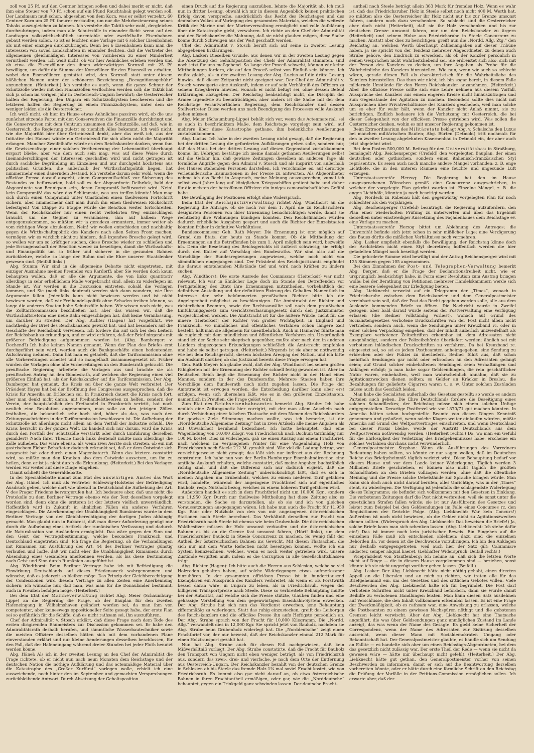zoll von 25 Pf. auf den Centner bringen sollen und dabei merkt er nicht, daß ihm eine Steuer von 70 Pf. schon auf ein Pfund Rauchtabak gelegt werden soll. Der Landmann muß schon, abgesehen von dem Korn, was er selbst verzehrt, 60 Centner Korn um 25 Pf. theurer verkaufen, um nur die Mehrbesteuerung seines Tabaks auszugleichen zu können. Ich verstehe die Taktik sehr wohl, dergleichen durchzubringen, indem man alle Schutzzölle in einander flicht: wenn auf den Landtagen volkswirthschaftlich unrentable oder zweifelhafte Eisenbahnen gebaut werden sollen, so ist es leichter, eine Vorlage mit 6 solcher Eisenbahnen als mit einer einzigen durchzubringen. Denn bei 6 Eisenbahnen kann man die Interessen von soviel Landschaften in einander flechten, daß die Vertreter des allgemeinen gleichmäßigen Interesses von vornherein zu einer Minderheit verurtheilt werden. Ich weiß nicht, ob wir hier Aehnliches erleben werden und ob etwa die Eisenzöllner den ihnen widerwärtigen Kornzoll mit 25 Pf. bewilligen, um dafür die Stimme der Kornzöllner für den Eisenzoll zu erhalten, wobei den Eisenzöllnern gestattet wird, den Kornzoll statt unter diesem häßlichen Namen unter der schöneren Bezeichnung „Recognitionsgebühr“ anzunehmen. (Heiterkeit.) Ich verstehe es auch, wenn die ganze Schnur der Schutzzölle wieder mit den Finanzzöllen verflochten werden soll; die Taktik hat sich ja schon im vorigen Jahr in Oesterreich-Ungarn bewährt; die Oesterreicher halfen der Regierung, den Ungarn ein Schutzzollsystem bescheeren und die letzteren halfen der Regierung zu einem Finanzzollsystem, unter dem sie weniger leiden als die Oesterreicher.
Ich weiß nicht, ob hier im Hause etwas Aehnliches passiren wird, ob die uns zunächst sitzende Partei mit den Conservativen die Finanzzölle durchbringt und die Conservativen mit dem Centrum zusammen die Schutzzölle, auf daß, wie in Oesterreich, die Regierung zuletzt so ziemlich Alles bekommt. Ich weiß nicht, wie die Majorität hier über Getreidezoll denkt, aber das weiß ich, aus der Initiative des Hauses würde ein Getreidezoll für sich allein nicht die Majorität erlangen. Mancher Zweifelhafte würde es dem Reichskanzler danken, wenn ihm die Gewissensfrage einer solchen Vertheuerung der Lebensmittel überhaupt erspart bliebe, aber wie dem auch sein mag, was auf diese Weise durch Ineinanderschlingen der Interessen geschaffen wird und nicht getragen ist durch sachliche Begründung im Einzelnen und nur durchgeht höchstens aus politischen Gründen, die außerhalb der Wirthschaftspolitik liegen, hat nimmermehr einen dauernden Bestand. Ich verstehe darum sehr wohl, wenn die officiöse Presse darauf ausgeht, einen Compromißschluß zur Sicherung des Bestandes zu befürworten; bald soll es der Abgeordnete Delbrück, bald der Abgeordnete von Bennigsen sein, deren Compromiß befürwortet wird. Nein! kein Compromiß! das wäre das Schlimmste, was uns treffen könnte! Man mag sich durch einen Compromiß unter Umständen einen theilweisen Fortschritt sichern, aber nimmermehr darf man durch ihn einen theilweisen Rückschritt befestigen! Von Etappe zu Etappe würde die Reaction weiter fortschreiten. Wenn der Reichskanzler nur einen recht verkehrten Weg einzuschlagen braucht, um die Gegner zu veranlassen, ihm auf halbem Wege entgegenzukommen, so müßten wir ja geradezu ermuntern, immer weiter ab vom richtigen Wege abzulenken. Nein! wir wollen entschieden und nachhaltig gegen die Wirthschaftspolitik des Kanzlers nach allen Seiten Front machen; vermögen wir es wirklich nicht zu hindern, daß irgendwo Bresche gelegt wird, so wollen wir um so kräftiger suchen, diese Bresche wieder zu schließen und jede Errungenschaft der Reaction wieder zu beseitigen, damit die Wirthschafts- und Finanzpolitik um so früher und sicherer in die gesunden Bahnen zurückkehre, welche so lange der Ruhm und die Ehre unserer Staatslenker gewesen sind. (Beifall links.)
Abg. Stumm: Wir sind in die allgemeine Debatte nicht eingetreten, mit einziger Ausnahme meines Freundes von Kardorff; aber Sie werden doch kaum behaupten wollen, daß er alle die Argumente, die von links quantitativ allerdings in sehr erheblichem Maße vorgebracht sind, allein zu widerlegen im Stande ist. Wir werden in die Discussion eintreten, sobald die Vorlagen kommen, und Sie (nach links deutend) werden sich dann wundern, wie Ihre Argumente fallen. Jedenfalls kann nicht bewiesen werden und ist nicht bewiesen worden, daß wir Freihandelspolitik ohne Schaden treiben können, so lange die anderen Staaten hohe Schutzzölle haben. Wir wissen noch nicht, was die Zolltarifcommission beschließen hat, aber das wissen wir, daß die Wirthschaftsreform eine neue Bahn eingeschlagen hat, daß keine Veranlassung, um darüber zu streiten. Der Abg. Richter (Hagen) hat vorgeführt, wie nachtheilig der Brief des Reichskanzlers gewirkt hat, und hat besonders auf die Geschäfte der Reichsbank verwiesen. Ich fordere ihn auf sich bei den Leitern der Reichsbank zu erkundigen, und er wird erfahren, daß der Brief nirgends mit größerer Befriedigung aufgenommen worden ist. (Abg. Bamberger: v. Dechend?) Ich habe keinen Namen genannt. Wenn der Plan des Briefes erst durchgeführt sein wird, werden auch die Bankgeschäfte einen bedeutenden Aufschwung nehmen. Dann hat man es getadelt, daß die Tarifcommission ohne alle Vorbereitungen arbeitet und so mangelhaft zusammengesetzt ist. Früher wurden die Vorlagen ohne alle Vorbereitungen an den Bundesrath gebracht. Die preußische Regierung arbeitete die Vorlagen aus und brachte sie als preußischen Antrag an den Bundesrath, auf welchen die Regierung einen viel größeren Einfluß hat, als der Reichskanzler auf die Tarifcommission. Der Abg. Bamberger hat gemeint, die Krisis sei über die ganze Welt verbreitet. Der Präsident Hayes hat bei der Eröffnung des Congresses ausgesprochen, daß die Krisis für Amerika im Erlöschen sei. In Frankreich dauert die Krisis noch fort, aber man denkt nicht daran, mit Freihandelstheorien zu helfen, sondern der Verein, der hauptsächlich den Freihandel in Frankreich vertritt, hat noch neulich eine Resolution angenommen, man solle an den jetzigen Zöllen festhalten, die bekanntlich sehr hoch sind, höher als das, was nach den Zeitungsnachrichten in der Tarifcommission beschlossen ist. Die Aufhebung der Schutzzölle ist allerdings nicht allein an dem Verfall der Industrie schuld. Die Krisis herrscht in der ganzen Welt. Es handelt sich nur darum, wird die Krisis durch den Fortfall der Schutzzölle verstärkt oder durch Einführung derselben gemildert? Nach Ihrer Theorie (nach links deutend) müßte man allerdings die Zölle aufheben. Das wäre ebenso, als wenn zwei Aerzte sich streiten, ob ein mit gastrischem Fieber Behafteter dadurch erkrankt sei, daß er dem Ostwinde sich ausgesetzt hat oder durch einen Magenkatarrh. Wenn das letztere constatirt wird, so müßte man den Kranken also dem Ostwinde aussetzen, um ihn zu heilen, denn er ist ja nicht durch die Erkrankung. (Heiterkeit.) Bei den Vorlagen werden wir weiter auf diese Dinge eingehen.
Damit schließt die Generaldebatte.
In der Specialdebatte nimmt zum Etat des auswärtigen Amtes das Wort der Abg. Hänel: Ich muß als Vertreter Schleswig-Holsteins der Befriedigung Ausdruck geben, welche dort wie überall in Deutschland die Aufhebung des Art. V des Prager Friedens hervorgerufen hat. Ich bedauere aber, daß uns nicht die Protokolle zu dem Berliner Vertrage ebenso wie der Text desselben vorgelegt worden sind, denn ohne die ersteren ist der letztere vielfach unverständlich. Hoffentlich wird in Zukunft in ähnlichen Fällen ein anderes Verfahren eingeschlagen. Die Anerkennung der Unabhängigkeit Rumäniens wurde in dem Berliner Vertrage von der Gleichberechtigung der dortigen Juden abhängig gemacht. Man glaubt nun in Bukarest, daß man dieser Anforderung genügt nur durch die Aufhebung eines Artikels der rumänischen Verfassung und dadurch die Naturalisation von Ausländern ermöglicht. Das wäre gegen den Sinn und den Geist der Vertragsbestimmung, welche besonders Frankreich und Deutschland eingetreten sind. Ich frage die Regierung, ob die Verhandlungen mit Rumänien zur Ausführung des Art. 44 des Berliner Vertrages günstig verlaufen und hoffe, daß wir nicht eher die Unabhängigkeit Rumäniens durch Absendung eines Gesandten anerkennen werden, als bis diese Bestimmung nach Geist und Sinn durch Rumänien ausgeführt ist.
Abg. Windthorst: Beim Berliner Vertrage habe ich mit Befriedigung die Einwirkung Deutschlands auf dieses Friedenswerk wahrgenommen und wünsche, daß es jederzeit so bleiben möge. Das Prinzip der Gleichberechtigung der Confessionen wird diesem Vertrage zu allen Zeiten eine Anerkennung sichern; ich wünsche nur, daß man, was man für die Donauländer bestimmt, auch in Preußen befolgen möge. (Heiterkeit.)
Bei dem Etat der Marineverwaltung richtet Abg. Meier (Schaumburg-Lippe) an die Regierung die Frage, ob der Bauplan für den zweiten Hafeneingang in Wilhelmshaven geändert worden sei, da man ihm von competenter, aber keineswegs oppositioneller Seite gesagt habe, der erste Plan sei so gefährlich für die Schiffe, daß es nicht rathsam sei, ihn auszuführen.
Chef der Admiralität v. Stosch erklärt, daß diese Frage nach dem Tode des ersten dirigirenden Baumeisters zur Discussion gekommen sei. Er habe den Admiralitätsrath deshalb berufen, und sämmtliche Wasserbautechniker sowie die meisten Offiziere desselben hätten sich mit dem vorhandenen Plane einverstanden erklärt und nur kleine Aenderungen desselben beschlossen, für den Fall, daß der Hafeneingang während dreier Stunden bei jeder Fluth benutzt werden könne.
Abg. Hänel: Als ich in der zweiten Lesung an den Chef der Admiralität die Frage richtete, ob er nicht nun nach neun Monaten dem Reichstage und der deutschen Nation die nöthige Aufklärung und das actenmäßige Material über die Katastrophe des „Großer Kurfürst“ vorlegen wolle, erhielt ich eine ausweichende, noch hinter den im September und gemachten Versprechungen zurückbleibende Antwort. Durch Absetzung der Gehaltsposition
einen Druck auf die Regierung auszuüben, lehnte die Majorität ab. Ich muß nun in dritter Lesung, obwohl ich mir in diesem Augenblick keinen praktischen Erfolg davon verspreche, ausdrücklich das Recht des Reichstages und des deutschen Volkes auf Vorlegung des gesammten Materials, welches die weiteste Kritik der Marine und der Marineverwaltung ermöglicht und volle Aufklärung über die Katastrophe giebt, verwahren. Ich richte an den Chef der Admiralität und den Reichskanzler die Mahnung, daß sie nicht glauben mögen, diese Sache könne durch Schweigen aus der Welt geschafft werden.
Chef der Admiralität v. Stosch beruft sich auf seine in zweiter Lesung abgegebenen Erklärungen.
Abg. Lasker: Dieselben Gründe, aus denen wir in der zweiten Lesung gegen die Absetzung der Gehaltsposition des Chefs der Admiralität stimmten, sind noch jetzt für uns maßgebend. So lange der Proceß schwebt, können wir keine Mittheilungen fordern, die auf den Proceß selbst von Einfluß sein können. Ich wußte gleich, als in der zweiten Lesung der Abg. Lucius auf die dritte Lesung hinwies, daß dieser Zeitpunkt nicht geeignet war. Der Chef der Admiralität v. Stosch verweigerte eine Auskunft, indem er auf sein Verhältniß des Offiziers zu seinem Kriegsherrn hinwies, wonach er nicht befugt sei, ohne dessen Befehl Erklärungen abzugeben. Der Reichstag beabsichtigt nicht, die Disciplin der Armee irgendwie zu beeinträchtigen, aber anders ist die Sache mit der dem Reichstage verantwortlichen Regierung, dem Reichskanzler und dessen Stellvertreter. Diese werden uns nach Beendigung des Processes volle Auskunft geben müssen.
Abg. Meier (Schaumburg-Lippe) behält sich vor, wenn das Actenmaterial, sei es auch in beschränktem Maße, dem Reichstage vorgelegt sein wird, auf mehrere über diese Katastrophe gethane, ihm bedenkliche Aeußerungen zurückzukommen.
Abg. Lucius: Ich habe in der zweiten Lesung nicht gesagt, daß die Regierung bei der dritten Lesung die geforderten Aufklärungen geben solle, sondern nur, daß das Haus bei der dritten Lesung auf diesen Gegenstand zurückkommen könne. Im Uebrigen bestätige ich meine damals gethanen Aeußerungen selbst auf die Gefahr hin, daß gewisse Zeitungen dieselben an anderen Tage als förmliche Angriffe gegen den Admiral v. Stosch und als inspirirt von außerhalb des Hauses stehenden Personen darstellen. Ich verschmähe es, auf derartige verleumderische Insinuationen in der Presse zu antworten. Als Abgeordneter nehme ich das Recht in Anspruch, meine Meinung auszusprechen, zumal ich selbst zwei Jahre lang auf königlichen Kriegsschiffen gedient habe und daher für die meisten der betroffenen Offiziere ein inniges camaradschaftliches Gefühl habe.
Die Bewilligung der Positionen erfolgt ohne Widerspruch.
Beim Etat der Reichsjustizverwaltung richtet Abg. Windthorst an die Regierung die Anfrage, ob sie noch vor dem 1. April die zu Reichsrichtern designirten Personen von ihrer Ernennung benachrichtigen werde, damit sie rechtzeitig ihre Wohnungen kündigen könnten. Den Reichsfinanzen würden dadurch erhebliche Ausgaben gespart und auch die Richter der Einzelstaaten könnten früher in definitive Verhältnisse.
Bundescommissar Geh. Rath Meyer: Die Ernennung ist erst möglich auf Grund des Etats, der heute zu Stande kommt. Ob die Mittheilung der Ernennungen an die Betreffenden bis zum 1. April möglich sein wird, bezweifle ich. Denn die Besetzung des Reichsgerichts ist äußerst schwierig; sie erfolgt durch den Kaiser auf Vorschlag des Bundesraths. Wir sind also auf die Vorschläge der Bundesregierungen angewiesen, welche noch nicht von sämmtlichen eingegangen sind. Der Präsident des Reichsjustizamts empfindet die daraus entstehenden Mißstände tief und wird nach Kräften zu lindern suchen.
Abg. Windthorst: Die erste Ausrede des Commissars (Heiterkeit) war nicht relevant. Ich war in ähnlicher Lage doch im Stande den Betreffenden vor Fertigstellung des Etats ihre Ernennungen mitzutheilen, vorbehaltlich der definitiven Anstellung und der definitiven Fixirung des Gehaltes. Namentlich im Interesse der sehr bekümmerten preußischen Richter bitte ich die Angelegenheit möglichst zu beschleunigen. Die Amtstracht der Richter und richterlichen Beamten, sowie der Rechtsanwälte soll nach dem preußischen Einführungsgesetz zum Gerichtsverfassungsgesetz durch den Justizminister vorgeschrieben werden. Die Amtstracht ist für die äußere Würde, nicht für die innere (Heiterkeit) der Richter von großer Wichtigkeit. In England und Frankreich, wo mündliches und öffentliches Verfahren schon längere Zeit besteht, hält man sie allgemein für unentbehrlich. Auch in Hannover führte man sie zugleich mit dem mündlichen und öffentlichen Verfahren ein. Ursprünglich stand ich der Sache sehr skeptisch gegenüber, mußte aber nach den in anderen Ländern eingezogenen Erkundigungen schließlich die Amtstracht empfehlen und habe sie selbst getragen. (Heiterkeit.) Nirgends ist sie aber so nothwendig wie bei dem Reichsgericht, diesem höchsten Areopag der Nation, und ich bitte um Auskunft darüber, ob das Justizamt bereits diese Frage erwogen hat.
Geh. Rath Meyer: Ich glaube wohl, daß der Abg. Windthorst bei seinen großen Fähigkeiten mit der Ernennung der Richter schnell fertig geworden ist. Aber im Deutschen Reich liegt die Ernennung der Richter nicht in der Hand eines Mannes, sondern in der des Bundesraths. Mehrere Staaten haben ihre Vorschläge dem Bundesrath noch nicht zugehen lassen. Die Frage der Amtstracht ist erwogen worden, die Entscheidung darüber kann aber erst erfolgen, wenn sich übersehen läßt, wie es in den größeren Einzelstaaten, namentlich in Preußen, die Frage gelöst wird.
Zum Etat des Reichseisenbahnamtes bemerkt Abg. Strube: Ich habe neulich eine Zeitungsnotiz hier corrigirt, mit der man allem Anschein nach durch Verbindung einer falschen Thatsache mit dem Namen des Reichskanzlers für gewisse Ziele Stimmung machen wollte, was ich bemerke, ist die „Norddeutsche Allgemeine Zeitung“ hat in zwei Artikeln alle meine Angaben als auf Unwahrheit beruhend bezeichnet. Ich hatte behauptet, daß eine Wagenladung von 10,000 Kilogr. von Friedrichsruh nach Bochum tarifmäßig nur 100 M. kostet. Dies zu widerlegen, gab sie einen Auszug aus einem Frachtbrief, nach welchem im vergangenen Winter für eine Wagenladung Holz von Friedrichsruh nach Steele 212 M. gezahlt sind. Wie viel die Ladung betrug, war vorsichtigerweise nicht gesagt; das läßt sich nur indirect aus der Rechnung construiren. Ich habe nun von der Berlin-Hamburger Eisenbahndirection eine amtliche Auskunft erhalten, welche constatirt, daß meine Angaben buchstäblich richtig sind, und daß die Differenz sich nur dadurch ergiebt, daß die „Norddeutsche Allgemeine Zeitung“ unberücksichtigt läßt, daß es sich in meinen Angaben um Grubenholz, welches zu einem niederen Tarif gefahren wird, handelte, während der angezogene Frachtbrief sich auf eigentliches Bauholz, resp. Nutzholz bezog, welches zu einem höheren Tarif gefahren wird.
Außerdem handelt es sich in dem Frachtbrief nicht um 10,000 Kgr., sondern um 11,950 Kgr. Durch nur theilweise Mittheilung hat diese Zeitung also es verstanden, die Sache so darzustellen, als ob sie und ich von gleichen Voraussetzungen ausgegangen wären. Ich habe nun auch die Fracht für 11,950 Kgr. Bau- oder Nutzholz von den von mir angezogenen österreichischen Stationen nach Steele berechnet. Das Verhältniß derselben zur Fracht von Friedrichsruh nach Steele ist ebenso wie beim Grubenholz. Die österreichischen Waldbesitzer müssen ihr Holz umsonst verkaufen und die österreichischen Bahnen es bis an die Grenze fast umsonst fahren, (Hört! links), um dem Friedrichsruher Bauholz in Steele Concurrenz zu machen. So wenig fällt der Antheil der österreichischen Bahnen ins Gewicht. Mit diesen Thatsachen, die sich nur mit dem Worte Refactien nicht beseitigen können, wollte ich ein System kennzeichnen, welches, wenn es noch weiter getrieben wird, unsere Zustände vergiften muß, indem es die Corruption in alle Gesellschaftsklassen trägt.
Abg. Richter (Hagen): Ich bitte auch die Herren aus Schlesien, welche so viel Holzreden gehalten haben, auf solche Widerlegungen etwas aufmerksamer hinzuhören. In der gesammten officiösen Presse ist in hunderttausend Exemplaren ein Ausspruch des Kanzlers verbreitet, als wenn er als Forstwirth besser daran wäre, in Ungarn zu leben, als in Friedrichsruh, wegen der billigeren Transportpreise nach Steele. Diese so verbreitete Behauptung mußte bei der Autorität, auf welche sich die Presse stützte, Glauben finden und eine gehässige Vorstellung von dem gegenwärtigen Eisenbahn-System erwecken. Der Abg. Strube hat sich nun das Verdienst erworben, jene Behauptung ziffernmäßig zu widerlegen. Statt das ruhig einzustecken, greift das Leiborgan des Reichskanzlers und die officiöse Presse ihn aufs Heftigste persönlich an. Der Abg. Strube sprach von der Fracht für 10,000 Kilogramm. Die „Nordd. Allg.“ verwandelt dies in 12,000 Kgr. Sie spricht jetzt von Bauholz, nachdem sie Abg. Strube beim Grubenholz widerlegt hat. Die „Norddeutsche“ zeigt einen Frachtbrief vor, der nur beweist, daß der Reichskanzler einmal 212 Mark für einen Holztransport gezahlt hat.
Nun hat Abg. Strube auch für diesen Fall nachgewiesen, daß kein Mißverhältniß vorliegt. Der Abg. Strube constatirte, daß die Fracht für Bauholz den Transport von Ungarn nicht eben weniger beträgt, als von Friedrichsruh aus, sondern das zwei-, drei- und vierfache, je nach dem Orte der Entfernung aus Oesterreich-Ungarn. Der Reichskanzler bezahlt von der deutschen Grenze in Schlesien ab bis Steele das fremde Holz 1¾ mal soviel Fracht kostet, wie von Friedrichsruh. Es kommt also gar nicht darauf an, ob etwa österreichische Bahnen in ihren Frachtantheil ermäßigen, oder gar, wie die „Norddeutsche“ behauptet, gegen ein Trinkgeld ganz schwinden lassen. Der deutsche Fracht-
antheil nach Steele beträgt allein 363 Mark für fremdes Holz. Wenn es wahr ist, daß das Friedrichsruher Holz in Steele selbst noch nicht 400 M. Werth hat, so müßten also die Oesterreicher ihr Holz nicht nur bis zur Grenze umsonst fahren, sondern noch dazu verschenken. So schlecht sind die Oesterreicher aber doch nicht (Heiterkeit), daß sie ihr Holz verschenken und bis zur deutschen Grenze umsonst fahren, nur um den Reichskanzler zu ärgern (Heiterkeit) und seinem Holze aus Friedrichsruhe in Steele Concurrenz zu machen. Anstatt aber dies zu berichtigen, greift nun die „Nordd. Allg. Ztg.“ den Reichstag an, welchen Werth überhaupt Zahlenangaben auf dieser Tribüne haben, ja sie spricht von der Tendenz mehrerer Abgeordneter, zu denen auch Strube gehöre, den Eindruck zu erwecken, als ob der Kanzler persönlich in seinen Gesprächen nicht wahrheitsliebend sei. Sie erdreistet sich also, sich mit der Person des Kanzlers zu decken, um ihre Angaben als Probe für die Wahrheitsliebe des Kanzlers hinzustellen. Wie nun, wenn wir auch so schlecht wären, gerade diesen Fall als charakteristisch für die Wahrheitsliebe des Kanzlers hinzustellen. Das thun wir nicht, ich bin sogar bereit, in diesem Falle mildernde Umstände für den Herrn Reichskanzler anzunehmen. (Heiterkeit.) Aber die officiöse Presse sollte sich eine Lehre nehmen aus diesem Vorfall, Aussprüche des Kanzlers aus einem engeren Kreise nicht hinauszutragen und zum Gegenstande der Agitation zu machen. Besonders sollte dies nicht mit Aussprüchen über Privatverhältnisse des Kanzlers geschehen, weil man solche um so eher für wahr hält, wenn der Kanzler nicht Anlaß nimmt, sie zu berichtigen. Endlich bedauere ich die Verhetzung mit Oesterreich, die bei dieser Gelegenheit von der officiösen Presse getrieben wird. Was sollen die Oesterreicher denken, wohin es mit unserer Regierung gekommen ist.
Beim Extraordinarium des Militäretats beklagt Abg. v. Schalscha den Luxus bei manchen militärischen Bauten; Abg. Bürten (Detmold) tritt nochmals für den in zweiter Lesung abgelehnten Kasernenbau in Detmold ein, der aber auch jetzt abgelehnt wird.
Bei dem Posten 500,000 M. Beitrag für den Universitätsbau in Straßburg, bemängelt Abg. Reichensperger (Crefeld) den vorgelegten Bauplan, der einen deutschen oder gothischen, sondern einen italienisch-französischen Styl repräsentire. Es seien auch noch manche andere Mängel vorhanden; z. B. enge Lichthöfe, die in den unteren Räumen eine feuchte und ungesunde Luft erzeugen.
Unterstaatssecretär Herzog: Die Regierung hat den im Hause ausgesprochenen Wünschen gemäß eine Concurrenz ausgeschrieben, in welcher der vorgelegte Plan gekrönt worden ist. Einzelne Mängel, z. B. die engen Lichthöfe, könnten ja noch beseitigt werden.
Abg. Nordeck zu Rabenau hält den gegenwärtig vorgelegten Plan für noch schlechter als den vorjährigen.
Abg. Reichensperger (Crefeld) beantragt, die Regierung aufzufordern, den Plan einer wiederholten Prüfung zu unterwerfen und über das Ergebniß derselben unter einstweiliger Aussetzung des Façadenbaues dem Reichstage ev. eine Vorlage zu machen.
Unterstaatssecretär Herzog bittet um Ablehnung des Antrages; die Universität befinde sich jetzt schon in sehr mißlicher Lage; eine Verzögerung des Baues dürfte die mißlichen Verhältnisse noch vermehren.
Abg. Lasker empfiehlt ebenfalls die Bewilligung; der Reichstag könne doch der Architekten nicht einen Styl decretiren; hoffentlich werden die hier getadelten Mängel noch beseitigt werden.
Die geforderte Summe wird bewilligt und der Antrag Reichensperger wird mit 135 Stimmen gegen 105 angenommen.
Bei den Einnahmen der Post- und Telegraphen-Verwaltung bemerkt Abg. Berger, daß er die Frage der Declarationsfreiheit nicht, wie er ursprünglich beabsichtigt habe, in Form einer Resolution zum Austrag bringen wolle; bei der Berathung von Petitionen mehrerer Handelskammern werde sich eine bessere Gelegenheit zur Erledigung bieten.
Abg. Liebknecht verweist auf ein Telegramm der „Times“, wonach in Friedrichsruhe zwischen dem Reichskanzler und dem Generalpostmeister vereinbart sein soll, daß der Post das Recht gegeben werden solle, alle aus dem Auslande kommenden Briefe zu öffnen. Die Nachricht wurde in Zweifel gezogen, aber bald darauf wurde seitens der Postverwaltung eine Verfügung erlassen (die Redner vollständig vorliest), wonach auf Grund des Socialistengesetzes verbotene Druckschriften von der Post nicht allein nicht vertrieben, sondern auch, wenn die Sendungen unter Kreuzband rc. oder in einer solchen Verpackung eingehen, daß der Inhalt äußerlich unzweifelhaft als Exemplare verbotener Zeitschriften erkennbar ist, dem Adressaten nicht ausgehändigt, sondern der Polizeibehörde überliefert werden; ähnlich sei mit verbotenen inländischen Druckschriften zu verfahren. Da bei Kreuzband rc. eingesetzt sei, so sei es jedem Postbeamten anheimgegeben, eine Sendung zu erbrechen oder der Polizei zu überliefern. Redner führt aus, daß schon mehrfach Sendungen gar nicht oder erbrochen an den Adressaten gelangt seien; auf Grund solcher einbehaltenen Sendungen seien Verhaftungen und Anklagen erfolgt; ja man habe sogar Geldsendungen, die rein geschäftlicher Natur waren, einbehalten, weil man wahrscheinlich annahm, daß sie zu Agitationszwecken dienen sollten; so Gelder an Kräcker in Breslau, die Bezahlungen für gelieferte Cigarren waren u. s. w. Unter solchen Zuständen müsse auch das Geschäft leiden.
Man habe die Socialisten außerhalb des Gesetzes gestellt; so werde es andern Parteien auch gehen. Die Ehre Deutschlands fordere die Beseitigung eines solchen Schandfleckes; der Reichstag müsse sich einem solchen Unfuge entgegenstellen. Derartige Postfrevel wie vor 1870/71 gut machen könnten. In Amerika hätten schon hochgestellte Beamte von diesen Dingen Kenntniß genommen und geäußert, wenn solche Klagen weiter einlaufen würden, müßte Amerika auf Grund des Weltpostvertrages einschreiten, und wenn Deutschland bei dieser Praxis bleibe, werde der Austritt Deutschlands aus dem Weltpostverein nothwendig werden. (Heiterkeit rechts.) Da, wo man ein Gefühl für die Ehrlosigkeit der Verletzung des Briefgeheimnisses habe, erscheine ein solches Verfahren durchaus nicht verwunderlich.
Generalpostmeister Stephan: Wenn die Ausführungen des Vorredners Bedeutung haben sollten, so könnte er nur sagen wollen, daß im Deutschen Reiche das Briefgeheimniß täglich verletzt wird. Diese Behauptung bedarf vor diesem Hause und vor dem Lande keiner Widerlegung. Täglich werden 3 Millionen Briefe geschrieben, es können also nicht täglich die größten Schandthaten an den Briefen vollzogen werden, ohne daß die öffentliche Meinung und die Presse solche Uebelstände zur Sprache bringen würde. Man kann sich doch auch nicht darauf berufen, alles Unrichtige, was in der „Times“ steht, zu widerlegen. Die Verfügung ist jedenfalls die schlagendste Widerlegung dieses Telegramms; sie befindet sich vollkommen mit den Gesetzen in Einklang. Die verbotenen Zeitungen darf die Post nicht verbreiten, weil sie sonst unter die gesetzlichen Strafen fallen würde; sie ist nur Ausführerin des Gesetzes und leistet zum Beispiel bei den Geldsendungen im Falle eines Concurses rc. den Requisitionen der Gerichte Folge. (Abg. Liebknecht: War kein Concurs!) Außerdem ist noch nicht bewiesen, ob die Gelder nicht zu Agitationszwecken dienen sollten. (Widerspruch des Abg. Liebknecht: Das beweisen die Briefe!) Ja, solche Briefe kann man sich schenken lassen. (Abg. Liebknecht: Ich stehe dafür ein!) Das ist immer noch kein juristischer Beweis. Ein Eingehen auf die einzelnen Fälle muß ich entschieden ablehnen; dazu sind die einzelnen Behörden da, vor denen ist die Beschwerde vorzubringen. Ich bin den Anklagen nur deshalb entgegengetreten, weil auch hier der Satz gilt: Calumniare audacter, semper aliquid haeret. (Lebhafter Widerspruch; Beifall rechts.)
Vicepräsident von Stauffenberg: Ich nehme an, daß sich die letzten Worte nicht auf Dinge — die in diesem Hause vorgekommen sind — beziehen, sonst könnte ich sie nicht ungerügt vorüber gehen lassen. (Beifall.)
Abg. Lasker: Der Abg. Liebknecht hätte nicht nöthig gehabt, einen directen Appell an die Liberalen und an mich zu richten, wir treten alle für das Briefgeheimniß ein, um des Gesetzes und des sittlichen Gebotes willen. Viele Beschwerden des Abg. Liebknecht halte ich für begründet. Die Post darf verbotene Schriften nicht unter Kreuzband befördern, dann sie würde damit Beihilfe zu verbotenen Handlungen leisten. Man kann diesen Satz ausdehnen auf Verschlüsse, die den Inhalt vollkommen erkennbar lassen. Es ist eine Frage der Zweckmäßigkeit, ob es rathsam war, eine Anweisung zu erlassen, welche die Postbeamten zu einem gewissen Nachspüren nöthigt und die gebotenen Grenzen leicht verwischt. Aber der Abg. Liebknecht hat eine Thatsache angeführt, die was über Geldsendungen ganz unmöglichen Zustand im Lande anzeigt, das was wenn der Name des Gesagte. Es giebt keine Sicherheit der Correspondenz, wenn der Name des Adressaten zur Sistirung desselben ausreicht, wenn dieser Mann mit Socialdemokraten Umgang oder Bekanntschaft hat. Der Generalpostmeister glaubte, es handle sich um Sendung an Fallite — es handelte sich aber um einen Reichstags-Abgeordneten, bei dem das gesetzlich nicht zulässig war. Der erste Theil der Rede — wenn sie nicht da gewesen wäre — hätte mir überhaupt nicht gefehlt. (Heiterkeit.) Der Abg. Liebknecht hätte gut gethan, den Generalpostmeister vorher von seinen Beschwerden zu informiren, damit er sich auf die Beantwortung derselben vorbereiten könnte, oder er hätte durch eine förmliche Schrift an den Reichstag die Prüfung der Vorfälle in der Petitions-Commission ermöglichen sollen. Ich erwarte aber, daß der